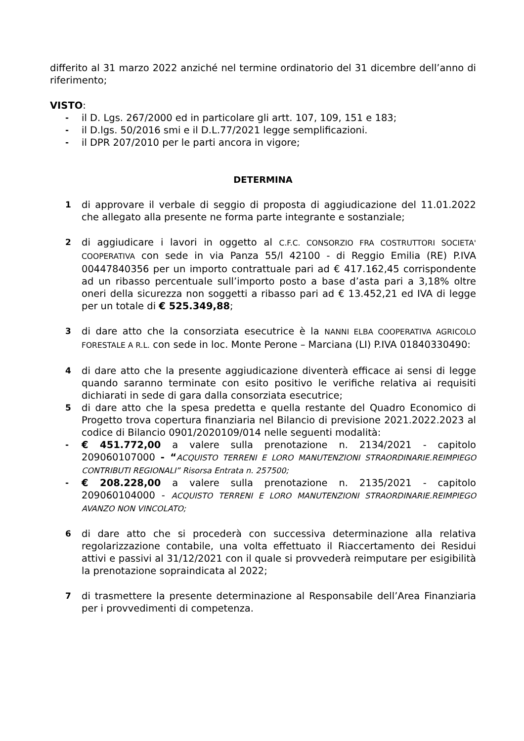differito al 31 marzo 2022 anziché nel termine ordinatorio del 31 dicembre dell’anno di riferimento;
VISTO:
- il D. Lgs. 267/2000 ed in particolare gli artt. 107, 109, 151 e 183;
- il D.lgs. 50/2016 smi e il D.L.77/2021 legge semplificazioni.
- il DPR 207/2010 per le parti ancora in vigore;
DETERMINA
1 di approvare il verbale di seggio di proposta di aggiudicazione del 11.01.2022 che allegato alla presente ne forma parte integrante e sostanziale;
2 di aggiudicare i lavori in oggetto al C.F.C. CONSORZIO FRA COSTRUTTORI SOCIETA' COOPERATIVA con sede in via Panza 55/l 42100 - di Reggio Emilia (RE) P.IVA 00447840356 per un importo contrattuale pari ad € 417.162,45 corrispondente ad un ribasso percentuale sull’importo posto a base d’asta pari a 3,18% oltre oneri della sicurezza non soggetti a ribasso pari ad € 13.452,21 ed IVA di legge per un totale di € 525.349,88;
3 di dare atto che la consorziata esecutrice è la NANNI ELBA COOPERATIVA AGRICOLO FORESTALE A R.L. con sede in loc. Monte Perone – Marciana (LI) P.IVA 01840330490:
4 di dare atto che la presente aggiudicazione diventerà efficace ai sensi di legge quando saranno terminate con esito positivo le verifiche relativa ai requisiti dichiarati in sede di gara dalla consorziata esecutrice;
5 di dare atto che la spesa predetta e quella restante del Quadro Economico di Progetto trova copertura finanziaria nel Bilancio di previsione 2021.2022.2023 al codice di Bilancio 0901/2020109/014 nelle seguenti modalità:
- € 451.772,00 a valere sulla prenotazione n. 2134/2021 - capitolo 209060107000 - “ACQUISTO TERRENI E LORO MANUTENZIONI STRAORDINARIE.REIMPIEGO CONTRIBUTI REGIONALI” Risorsa Entrata n. 257500;
- € 208.228,00 a valere sulla prenotazione n. 2135/2021 - capitolo 209060104000 - ACQUISTO TERRENI E LORO MANUTENZIONI STRAORDINARIE.REIMPIEGO AVANZO NON VINCOLATO;
6 di dare atto che si procederà con successiva determinazione alla relativa regolarizzazione contabile, una volta effettuato il Riaccertamento dei Residui attivi e passivi al 31/12/2021 con il quale si provvederà reimputare per esigibilità la prenotazione sopraindicata al 2022;
7 di trasmettere la presente determinazione al Responsabile dell’Area Finanziaria per i provvedimenti di competenza.